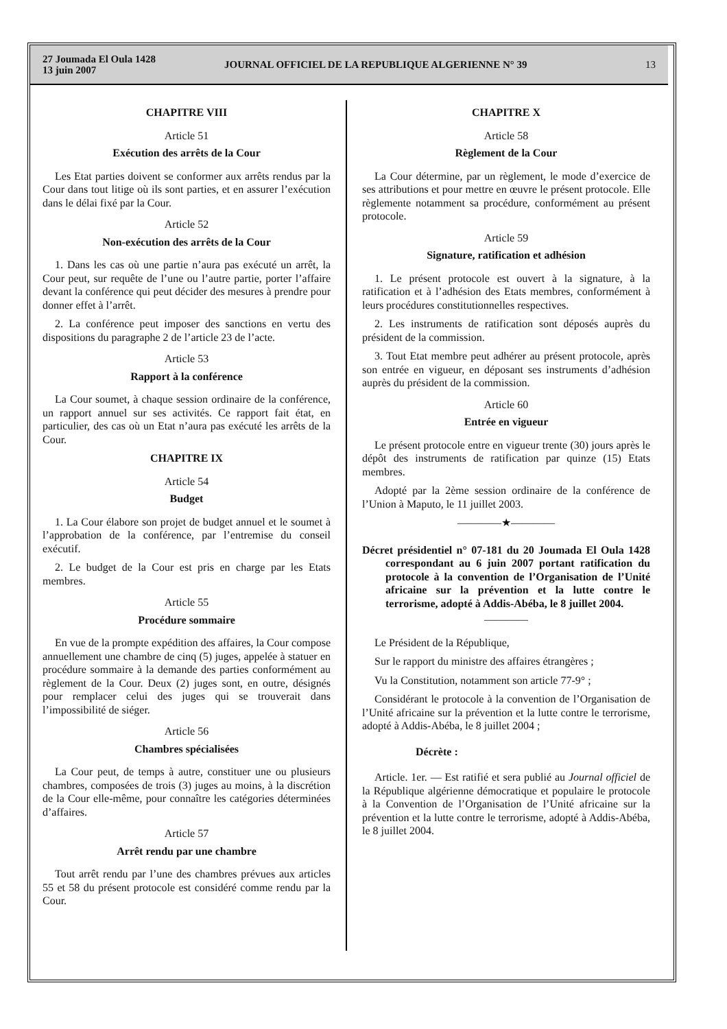27 Joumada El Oula 1428
13 juin 2007
JOURNAL OFFICIEL DE LA REPUBLIQUE ALGERIENNE N° 39
13
CHAPITRE VIII
Article 51
Exécution des arrêts de la Cour
Les Etat parties doivent se conformer aux arrêts rendus par la Cour dans tout litige où ils sont parties, et en assurer l’exécution dans le délai fixé par la Cour.
Article 52
Non-exécution des arrêts de la Cour
1. Dans les cas où une partie n’aura pas exécuté un arrêt, la Cour peut, sur requête de l’une ou l’autre partie, porter l’affaire devant la conférence qui peut décider des mesures à prendre pour donner effet à l’arrêt.
2. La conférence peut imposer des sanctions en vertu des dispositions du paragraphe 2 de l’article 23 de l’acte.
Article 53
Rapport à la conférence
La Cour soumet, à chaque session ordinaire de la conférence, un rapport annuel sur ses activités. Ce rapport fait état, en particulier, des cas où un Etat n’aura pas exécuté les arrêts de la Cour.
CHAPITRE IX
Article 54
Budget
1. La Cour élabore son projet de budget annuel et le soumet à l’approbation de la conférence, par l’entremise du conseil exécutif.
2. Le budget de la Cour est pris en charge par les Etats membres.
Article 55
Procédure sommaire
En vue de la prompte expédition des affaires, la Cour compose annuellement une chambre de cinq (5) juges, appelée à statuer en procédure sommaire à la demande des parties conformément au règlement de la Cour. Deux (2) juges sont, en outre, désignés pour remplacer celui des juges qui se trouverait dans l’impossibilité de siéger.
Article 56
Chambres spécialisées
La Cour peut, de temps à autre, constituer une ou plusieurs chambres, composées de trois (3) juges au moins, à la discrétion de la Cour elle-même, pour connaître les catégories déterminées d’affaires.
Article 57
Arrêt rendu par une chambre
Tout arrêt rendu par l’une des chambres prévues aux articles 55 et 58 du présent protocole est considéré comme rendu par la Cour.
CHAPITRE X
Article 58
Règlement de la Cour
La Cour détermine, par un règlement, le mode d’exercice de ses attributions et pour mettre en œuvre le présent protocole. Elle règlemente notamment sa procédure, conformément au présent protocole.
Article 59
Signature, ratification et adhésion
1. Le présent protocole est ouvert à la signature, à la ratification et à l’adhésion des Etats membres, conformément à leurs procédures constitutionnelles respectives.
2. Les instruments de ratification sont déposés auprès du président de la commission.
3. Tout Etat membre peut adhérer au présent protocole, après son entrée en vigueur, en déposant ses instruments d’adhésion auprès du président de la commission.
Article 60
Entrée en vigueur
Le présent protocole entre en vigueur trente (30) jours après le dépôt des instruments de ratification par quinze (15) Etats membres.
Adopté par la 2ème session ordinaire de la conférence de l’Union à Maputo, le 11 juillet 2003.
————★————
Décret présidentiel n° 07-181 du 20 Joumada El Oula 1428 correspondant au 6 juin 2007 portant ratification du protocole à la convention de l’Organisation de l’Unité africaine sur la prévention et la lutte contre le terrorisme, adopté à Addis-Abéba, le 8 juillet 2004.
————
Le Président de la République,
Sur le rapport du ministre des affaires étrangères ;
Vu la Constitution, notamment son article 77-9° ;
Considérant le protocole à la convention de l’Organisation de l’Unité africaine sur la prévention et la lutte contre le terrorisme, adopté à Addis-Abéba, le 8 juillet 2004 ;
Décrète :
Article. 1er. — Est ratifié et sera publié au Journal officiel de la République algérienne démocratique et populaire le protocole à la Convention de l’Organisation de l’Unité africaine sur la prévention et la lutte contre le terrorisme, adopté à Addis-Abéba, le 8 juillet 2004.